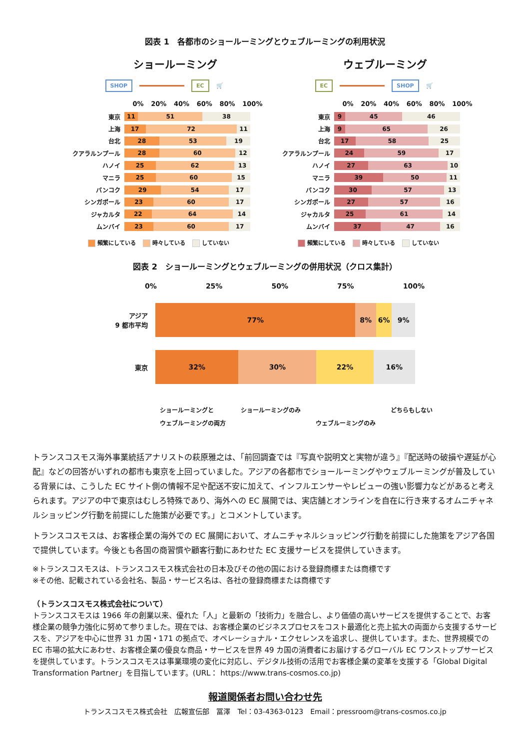図表 1　各都市のショールーミングとウェブルーミングの利用状況
ショールーミング
SHOP EC 🛒
0% 20% 40% 60% 80% 100%
東京
11 51 38
上海
17 72 11
台北
28 53 19
クアラルンプール
28 60 12
ハノイ
25 62 13
マニラ
25 60 15
バンコク
29 54 17
シンガポール
23 60 17
ジャカルタ
22 64 14
ムンバイ
23 60 17
頻繁にしている 時々している していない
ウェブルーミング
EC SHOP 🛒
0% 20% 40% 60% 80% 100%
東京
9 45 46
上海
9 65 26
台北
17 58 25
クアラルンプール
24 59 17
ハノイ
27 63 10
マニラ
39 50 11
バンコク
30 57 13
シンガポール
27 57 16
ジャカルタ
25 61 14
ムンバイ
37 47 16
頻繁にしている 時々している していない
図表 2　ショールーミングとウェブルーミングの併用状況（クロス集計）
0% 25% 50% 75% 100%
アジア
9 都市平均
77% 8% 6% 9%
東京
32% 30% 22% 16%
ショールーミングと
ウェブルーミングの両方 ショールーミングのみ ウェブルーミングのみ どちらもしない
トランスコスモス海外事業統括アナリストの萩原雅之は、「前回調査では『写真や説明文と実物が違う』『配送時の破損や遅延が心配』などの回答がいずれの都市も東京を上回っていました。アジアの各都市でショールーミングやウェブルーミングが普及している背景には、こうした EC サイト側の情報不足や配送不安に加えて、インフルエンサーやレビューの強い影響力などがあると考えられます。アジアの中で東京はむしろ特殊であり、海外への EC 展開では、実店舗とオンラインを自在に行き来するオムニチャネルショッピング行動を前提にした施策が必要です。」とコメントしています。
トランスコスモスは、お客様企業の海外での EC 展開において、オムニチャネルショッピング行動を前提にした施策をアジア各国で提供しています。今後とも各国の商習慣や顧客行動にあわせた EC 支援サービスを提供していきます。
※トランスコスモスは、トランスコスモス株式会社の日本及びその他の国における登録商標または商標です
※その他、記載されている会社名、製品・サービス名は、各社の登録商標または商標です
（トランスコスモス株式会社について）
トランスコスモスは 1966 年の創業以来、優れた「人」と最新の「技術力」を融合し、より価値の高いサービスを提供することで、お客様企業の競争力強化に努めて参りました。現在では、お客様企業のビジネスプロセスをコスト最適化と売上拡大の両面から支援するサービスを、アジアを中心に世界 31 カ国・171 の拠点で、オペレーショナル・エクセレンスを追求し、提供しています。また、世界規模での EC 市場の拡大にあわせ、お客様企業の優良な商品・サービスを世界 49 カ国の消費者にお届けするグローバル EC ワンストップサービスを提供しています。トランスコスモスは事業環境の変化に対応し、デジタル技術の活用でお客様企業の変革を支援する「Global Digital Transformation Partner」を目指しています。(URL： https://www.trans-cosmos.co.jp)
報道関係者お問い合わせ先
トランスコスモス株式会社　広報宣伝部　冨澤　Tel：03-4363-0123　Email：pressroom@trans-cosmos.co.jp